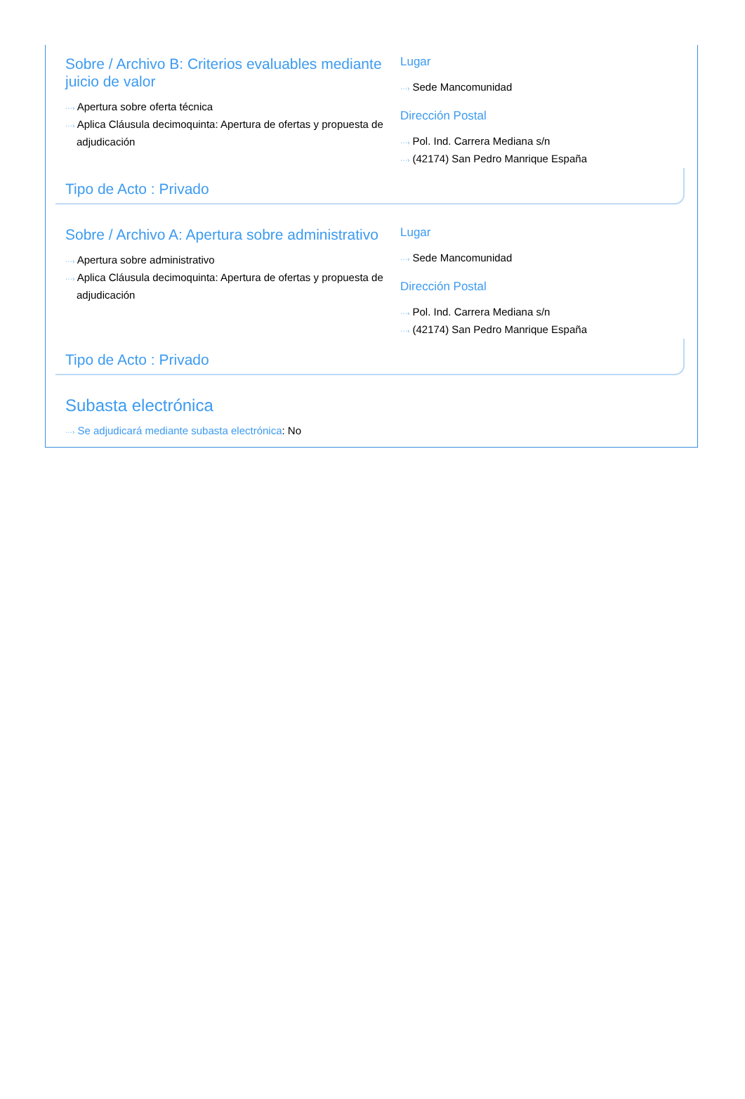Sobre / Archivo B: Criterios evaluables mediante juicio de valor
···› Apertura sobre oferta técnica
···› Aplica Cláusula decimoquinta: Apertura de ofertas y propuesta de adjudicación
Lugar
···› Sede Mancomunidad
Dirección Postal
···› Pol. Ind. Carrera Mediana s/n
···› (42174) San Pedro Manrique España
Tipo de Acto : Privado
Sobre / Archivo A: Apertura sobre administrativo
···› Apertura sobre administrativo
···› Aplica Cláusula decimoquinta: Apertura de ofertas y propuesta de adjudicación
Lugar
···› Sede Mancomunidad
Dirección Postal
···› Pol. Ind. Carrera Mediana s/n
···› (42174) San Pedro Manrique España
Tipo de Acto : Privado
Subasta electrónica
···› Se adjudicará mediante subasta electrónica: No